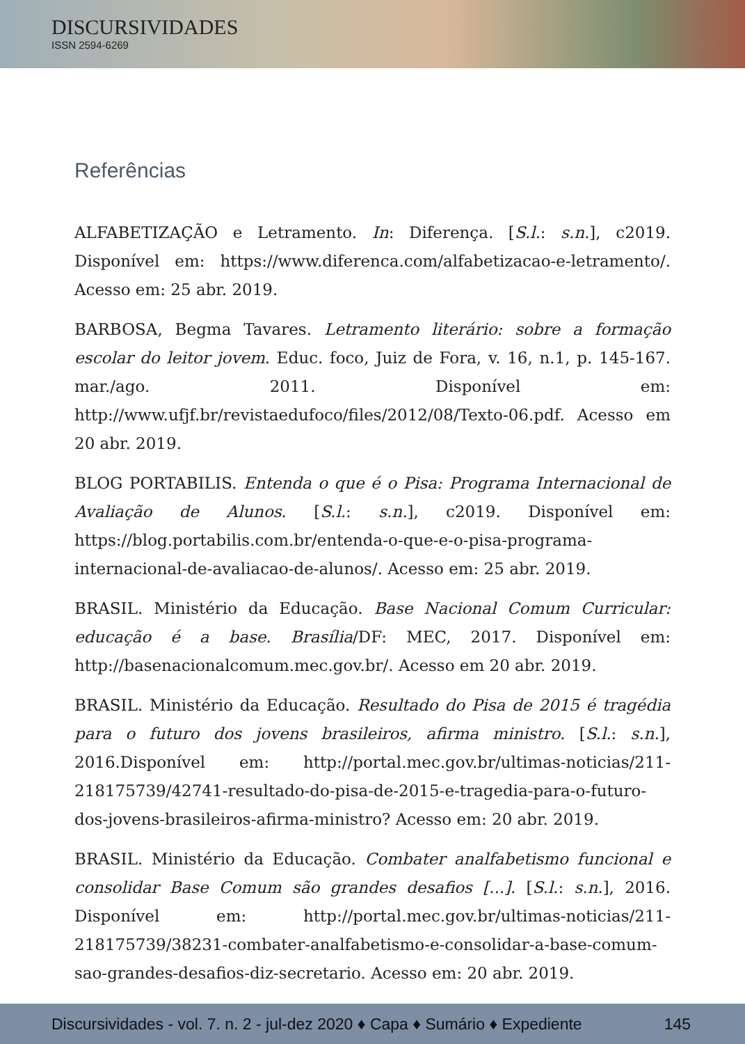DISCURSIVIDADES
ISSN 2594-6269
Referências
ALFABETIZAÇÃO e Letramento. In: Diferença. [S.l.: s.n.], c2019. Disponível em: https://www.diferenca.com/alfabetizacao-e-letramento/. Acesso em: 25 abr. 2019.
BARBOSA, Begma Tavares. Letramento literário: sobre a formação escolar do leitor jovem. Educ. foco, Juiz de Fora, v. 16, n.1, p. 145-167. mar./ago. 2011. Disponível em: http://www.ufjf.br/revistaedufoco/files/2012/08/Texto-06.pdf. Acesso em 20 abr. 2019.
BLOG PORTABILIS. Entenda o que é o Pisa: Programa Internacional de Avaliação de Alunos. [S.l.: s.n.], c2019. Disponível em: https://blog.portabilis.com.br/entenda-o-que-e-o-pisa-programa-internacional-de-avaliacao-de-alunos/. Acesso em: 25 abr. 2019.
BRASIL. Ministério da Educação. Base Nacional Comum Curricular: educação é a base. Brasília/DF: MEC, 2017. Disponível em: http://basenacionalcomum.mec.gov.br/. Acesso em 20 abr. 2019.
BRASIL. Ministério da Educação. Resultado do Pisa de 2015 é tragédia para o futuro dos jovens brasileiros, afirma ministro. [S.l.: s.n.], 2016.Disponível em: http://portal.mec.gov.br/ultimas-noticias/211-218175739/42741-resultado-do-pisa-de-2015-e-tragedia-para-o-futuro-dos-jovens-brasileiros-afirma-ministro? Acesso em: 20 abr. 2019.
BRASIL. Ministério da Educação. Combater analfabetismo funcional e consolidar Base Comum são grandes desafios [...]. [S.l.: s.n.], 2016. Disponível em: http://portal.mec.gov.br/ultimas-noticias/211-218175739/38231-combater-analfabetismo-e-consolidar-a-base-comum-sao-grandes-desafios-diz-secretario. Acesso em: 20 abr. 2019.
Discursividades - vol. 7. n. 2 - jul-dez 2020 ♦ Capa ♦ Sumário ♦ Expediente 145